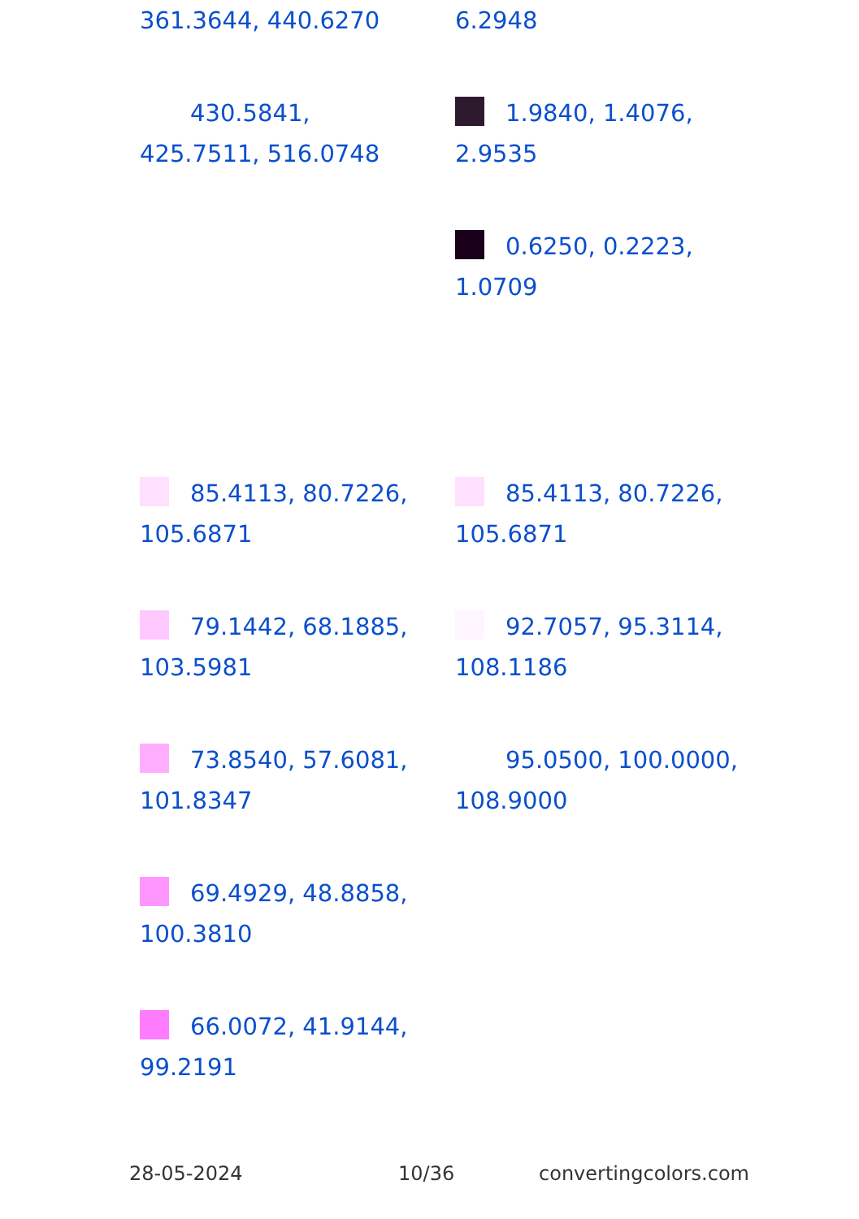361.3644, 440.6270 6.2948
430.5841, 425.7511, 516.0748
1.9840, 1.4076, 2.9535
0.6250, 0.2223, 1.0709
85.4113, 80.7226, 105.6871
85.4113, 80.7226, 105.6871
79.1442, 68.1885, 103.5981
92.7057, 95.3114, 108.1186
73.8540, 57.6081, 101.8347
95.0500, 100.0000, 108.9000
69.4929, 48.8858, 100.3810
66.0072, 41.9144, 99.2191
28-05-2024 10/36 convertingcolors.com